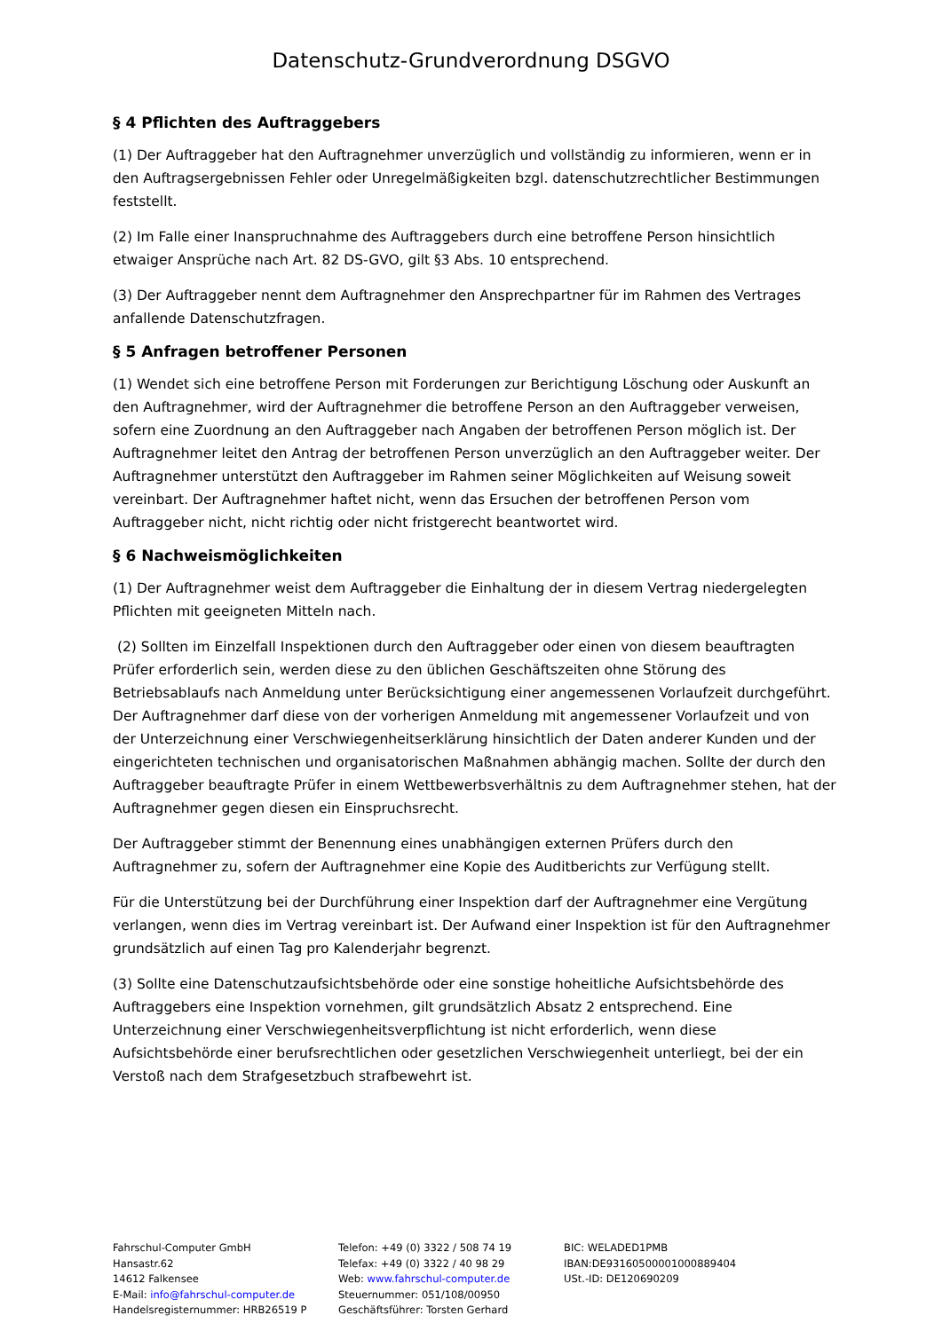Datenschutz-Grundverordnung DSGVO
§ 4 Pflichten des Auftraggebers
(1) Der Auftraggeber hat den Auftragnehmer unverzüglich und vollständig zu informieren, wenn er in den Auftragsergebnissen Fehler oder Unregelmäßigkeiten bzgl. datenschutzrechtlicher Bestimmungen feststellt.
(2) Im Falle einer Inanspruchnahme des Auftraggebers durch eine betroffene Person hinsichtlich etwaiger Ansprüche nach Art. 82 DS-GVO, gilt §3 Abs. 10 entsprechend.
(3) Der Auftraggeber nennt dem Auftragnehmer den Ansprechpartner für im Rahmen des Vertrages anfallende Datenschutzfragen.
§ 5 Anfragen betroffener Personen
(1) Wendet sich eine betroffene Person mit Forderungen zur Berichtigung Löschung oder Auskunft an den Auftragnehmer, wird der Auftragnehmer die betroffene Person an den Auftraggeber verweisen, sofern eine Zuordnung an den Auftraggeber nach Angaben der betroffenen Person möglich ist. Der Auftragnehmer leitet den Antrag der betroffenen Person unverzüglich an den Auftraggeber weiter. Der Auftragnehmer unterstützt den Auftraggeber im Rahmen seiner Möglichkeiten auf Weisung soweit vereinbart. Der Auftragnehmer haftet nicht, wenn das Ersuchen der betroffenen Person vom Auftraggeber nicht, nicht richtig oder nicht fristgerecht beantwortet wird.
§ 6 Nachweismöglichkeiten
(1) Der Auftragnehmer weist dem Auftraggeber die Einhaltung der in diesem Vertrag niedergelegten Pflichten mit geeigneten Mitteln nach.
(2) Sollten im Einzelfall Inspektionen durch den Auftraggeber oder einen von diesem beauftragten Prüfer erforderlich sein, werden diese zu den üblichen Geschäftszeiten ohne Störung des Betriebsablaufs nach Anmeldung unter Berücksichtigung einer angemessenen Vorlaufzeit durchgeführt. Der Auftragnehmer darf diese von der vorherigen Anmeldung mit angemessener Vorlaufzeit und von der Unterzeichnung einer Verschwiegenheitserklärung hinsichtlich der Daten anderer Kunden und der eingerichteten technischen und organisatorischen Maßnahmen abhängig machen. Sollte der durch den Auftraggeber beauftragte Prüfer in einem Wettbewerbsverhältnis zu dem Auftragnehmer stehen, hat der Auftragnehmer gegen diesen ein Einspruchsrecht.
Der Auftraggeber stimmt der Benennung eines unabhängigen externen Prüfers durch den Auftragnehmer zu, sofern der Auftragnehmer eine Kopie des Auditberichts zur Verfügung stellt.
Für die Unterstützung bei der Durchführung einer Inspektion darf der Auftragnehmer eine Vergütung verlangen, wenn dies im Vertrag vereinbart ist. Der Aufwand einer Inspektion ist für den Auftragnehmer grundsätzlich auf einen Tag pro Kalenderjahr begrenzt.
(3) Sollte eine Datenschutzaufsichtsbehörde oder eine sonstige hoheitliche Aufsichtsbehörde des Auftraggebers eine Inspektion vornehmen, gilt grundsätzlich Absatz 2 entsprechend. Eine Unterzeichnung einer Verschwiegenheitsverpflichtung ist nicht erforderlich, wenn diese Aufsichtsbehörde einer berufsrechtlichen oder gesetzlichen Verschwiegenheit unterliegt, bei der ein Verstoß nach dem Strafgesetzbuch strafbewehrt ist.
Fahrschul-Computer GmbH
Hansastr.62
14612 Falkensee
E-Mail: info@fahrschul-computer.de
Handelsregisternummer: HRB26519 P
Telefon: +49 (0) 3322 / 508 74 19
Telefax: +49 (0) 3322 / 40 98 29
Web: www.fahrschul-computer.de
Steuernummer: 051/108/00950
Geschäftsführer: Torsten Gerhard
BIC: WELADED1PMB
IBAN:DE93160500001000889404
USt.-ID: DE120690209